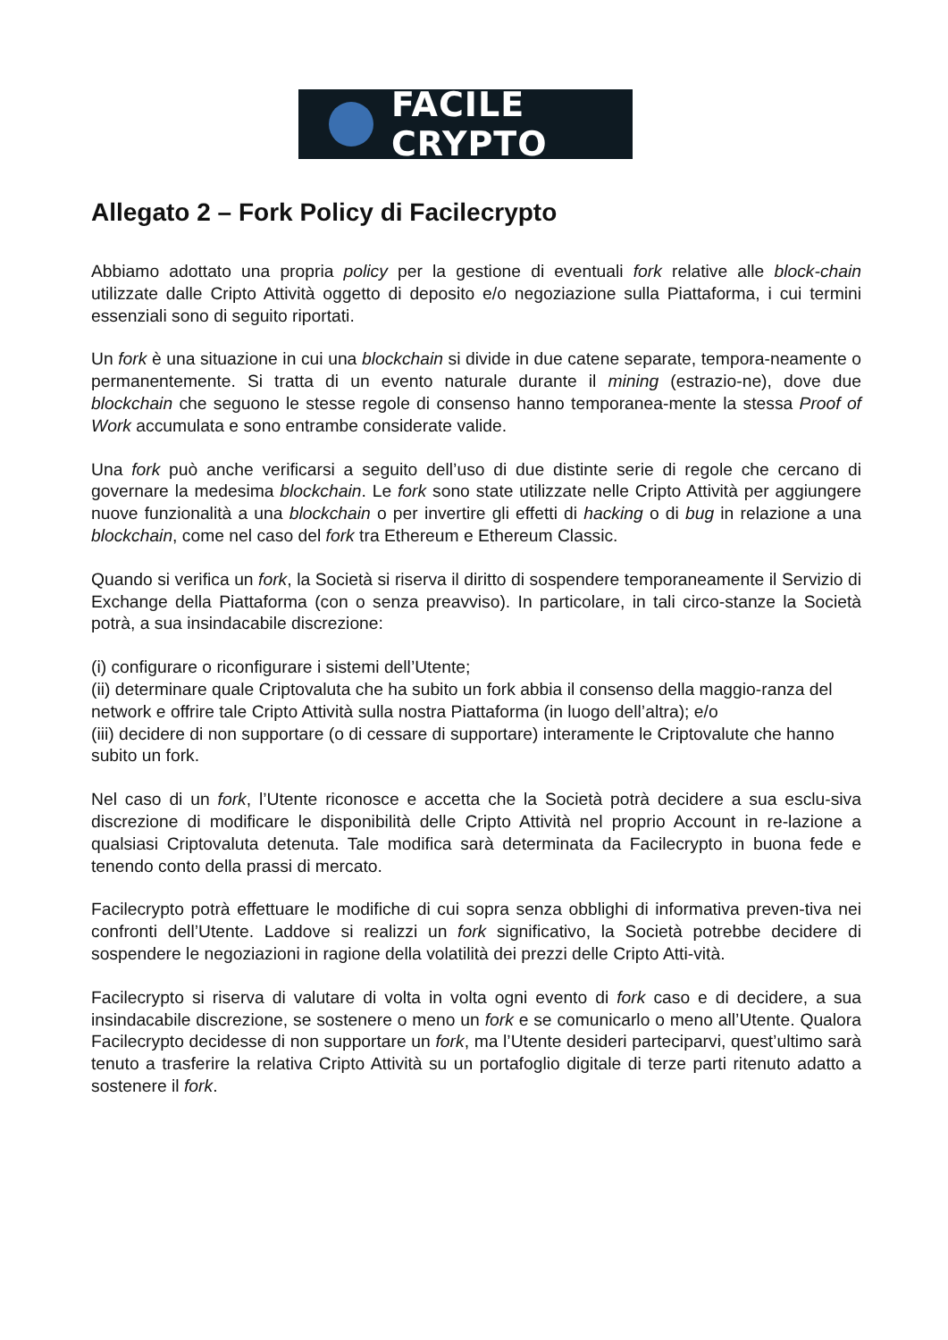FACILE CRYPTO
Allegato 2 – Fork Policy di Facilecrypto
Abbiamo adottato una propria policy per la gestione di eventuali fork relative alle block-chain utilizzate dalle Cripto Attività oggetto di deposito e/o negoziazione sulla Piattaforma, i cui termini essenziali sono di seguito riportati.
Un fork è una situazione in cui una blockchain si divide in due catene separate, tempora-neamente o permanentemente. Si tratta di un evento naturale durante il mining (estrazio-ne), dove due blockchain che seguono le stesse regole di consenso hanno temporanea-mente la stessa Proof of Work accumulata e sono entrambe considerate valide.
Una fork può anche verificarsi a seguito dell’uso di due distinte serie di regole che cercano di governare la medesima blockchain. Le fork sono state utilizzate nelle Cripto Attività per aggiungere nuove funzionalità a una blockchain o per invertire gli effetti di hacking o di bug in relazione a una blockchain, come nel caso del fork tra Ethereum e Ethereum Classic.
Quando si verifica un fork, la Società si riserva il diritto di sospendere temporaneamente il Servizio di Exchange della Piattaforma (con o senza preavviso). In particolare, in tali circo-stanze la Società potrà, a sua insindacabile discrezione:
(i) configurare o riconfigurare i sistemi dell’Utente;
(ii) determinare quale Criptovaluta che ha subito un fork abbia il consenso della maggio-ranza del network e offrire tale Cripto Attività sulla nostra Piattaforma (in luogo dell’altra); e/o
(iii) decidere di non supportare (o di cessare di supportare) interamente le Criptovalute che hanno subito un fork.
Nel caso di un fork, l’Utente riconosce e accetta che la Società potrà decidere a sua esclu-siva discrezione di modificare le disponibilità delle Cripto Attività nel proprio Account in re-lazione a qualsiasi Criptovaluta detenuta. Tale modifica sarà determinata da Facilecrypto in buona fede e tenendo conto della prassi di mercato.
Facilecrypto potrà effettuare le modifiche di cui sopra senza obblighi di informativa preven-tiva nei confronti dell’Utente. Laddove si realizzi un fork significativo, la Società potrebbe decidere di sospendere le negoziazioni in ragione della volatilità dei prezzi delle Cripto Atti-vità.
Facilecrypto si riserva di valutare di volta in volta ogni evento di fork caso e di decidere, a sua insindacabile discrezione, se sostenere o meno un fork e se comunicarlo o meno all’Utente. Qualora Facilecrypto decidesse di non supportare un fork, ma l’Utente desideri parteciparvi, quest’ultimo sarà tenuto a trasferire la relativa Cripto Attività su un portafoglio digitale di terze parti ritenuto adatto a sostenere il fork.